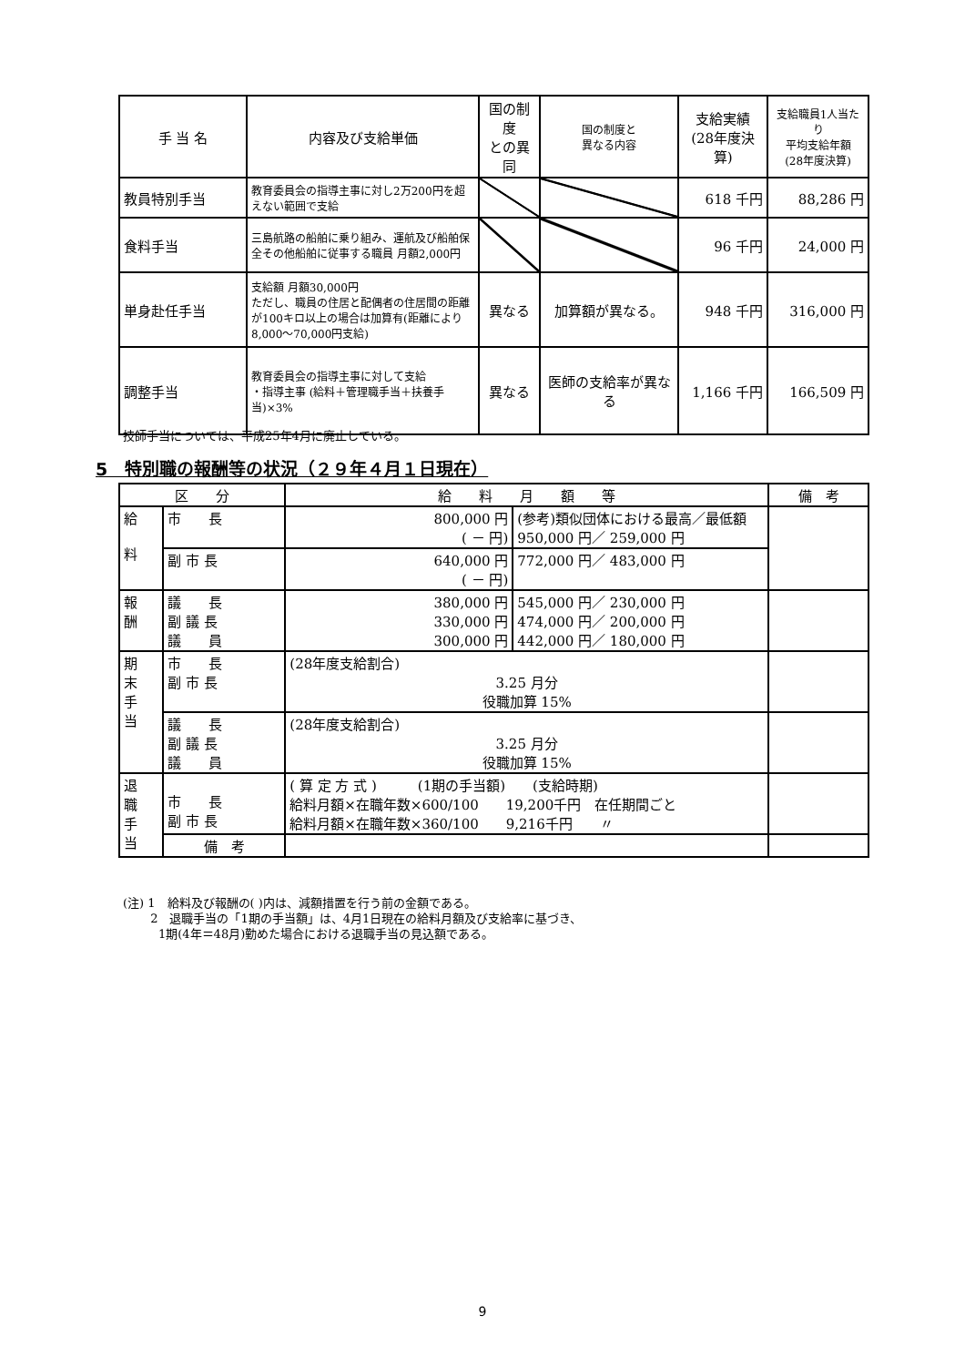| 手 当 名 | 内容及び支給単価 | 国の制度 との異同 | 国の制度と 異なる内容 | 支給実績 (28年度決算) | 支給職員1人当たり 平均支給年額 (28年度決算) |
| --- | --- | --- | --- | --- | --- |
| 教員特別手当 | 教育委員会の指導主事に対し2万200円を超えない範囲で支給 | | | 618 千円 | 88,286 円 |
| 食料手当 | 三島航路の船舶に乗り組み、運航及び船舶保全その他船舶に従事する職員 月額2,000円 | | | 96 千円 | 24,000 円 |
| 単身赴任手当 | 支給額 月額30,000円 ただし、職員の住居と配偶者の住居間の距離が100キロ以上の場合は加算有(距離により8,000～70,000円支給) | 異なる | 加算額が異なる。 | 948 千円 | 316,000 円 |
| 調整手当 | 教育委員会の指導主事に対して支給 ・指導主事 (給料＋管理職手当＋扶養手当)×3% | 異なる | 医師の支給率が異なる | 1,166 千円 | 166,509 円 |
技師手当については、平成25年4月に廃止している。
5　特別職の報酬等の状況（２９年４月１日現在）
| 区 分 | | 給 料 月 額 等 | | 備 考 |
| --- | --- | --- | --- | --- |
| 給 料 | 市 長 | 800,000 円 ( － 円) | (参考)類似団体における最高／最低額 950,000 円／ 259,000 円 | |
| | 副 市 長 | 640,000 円 ( － 円) | 772,000 円／ 483,000 円 | |
| 報 酬 | 議 長 副 議 長 議 員 | 380,000 円 330,000 円 300,000 円 | 545,000 円／ 230,000 円 474,000 円／ 200,000 円 442,000 円／ 180,000 円 | |
| 期 末 手 当 | 市 長 副 市 長 | (28年度支給割合) 3.25 月分 役職加算 15% | | |
| | 議 長 副 議 長 議 員 | (28年度支給割合) 3.25 月分 役職加算 15% | | |
| 退 職 手 当 | 市 長 副 市 長 | ( 算 定 方 式 ) (1期の手当額) (支給時期) 給料月額×在職年数×600/100 19,200千円 在任期間ごと 給料月額×在職年数×360/100 9,216千円 〃 | | |
| | 備 考 | | | |
(注) 1　給料及び報酬の( )内は、減額措置を行う前の金額である。
　　 2　退職手当の「1期の手当額」は、4月1日現在の給料月額及び支給率に基づき、
　　　1期(4年＝48月)勤めた場合における退職手当の見込額である。
9